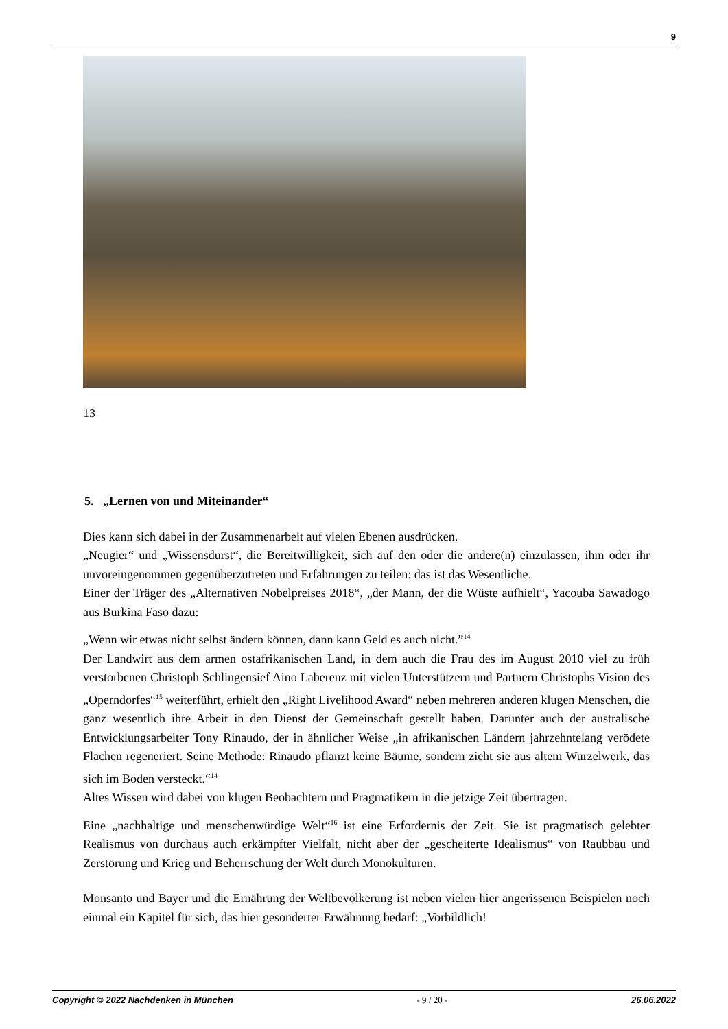9
13
5. „Lernen von und Miteinander“
Dies kann sich dabei in der Zusammenarbeit auf vielen Ebenen ausdrücken.
„Neugier“ und „Wissensdurst“, die Bereitwilligkeit, sich auf den oder die andere(n) einzulassen, ihm oder ihr unvoreingenommen gegenüberzutreten und Erfahrungen zu teilen: das ist das Wesentliche.
Einer der Träger des „Alternativen Nobelpreises 2018“, „der Mann, der die Wüste aufhielt“, Yacouba Sawadogo aus Burkina Faso dazu:
„Wenn wir etwas nicht selbst ändern können, dann kann Geld es auch nicht.”<sup>14</sup>
Der Landwirt aus dem armen ostafrikanischen Land, in dem auch die Frau des im August 2010 viel zu früh verstorbenen Christoph Schlingensief Aino Laberenz mit vielen Unterstützern und Partnern Christophs Vision des „Operndorfes“<sup>15</sup> weiterführt, erhielt den „Right Livelihood Award“ neben mehreren anderen klugen Menschen, die ganz wesentlich ihre Arbeit in den Dienst der Gemeinschaft gestellt haben. Darunter auch der australische Entwicklungsarbeiter Tony Rinaudo, der in ähnlicher Weise „in afrikanischen Ländern jahrzehntelang verödete Flächen regeneriert. Seine Methode: Rinaudo pflanzt keine Bäume, sondern zieht sie aus altem Wurzelwerk, das sich im Boden versteckt.“<sup>14</sup>
Altes Wissen wird dabei von klugen Beobachtern und Pragmatikern in die jetzige Zeit übertragen.
Eine „nachhaltige und menschenwürdige Welt“<sup>16</sup> ist eine Erfordernis der Zeit. Sie ist pragmatisch gelebter Realismus von durchaus auch erkämpfter Vielfalt, nicht aber der „gescheiterte Idealismus“ von Raubbau und Zerstörung und Krieg und Beherrschung der Welt durch Monokulturen.
Monsanto und Bayer und die Ernährung der Weltbevölkerung ist neben vielen hier angerissenen Beispielen noch einmal ein Kapitel für sich, das hier gesonderter Erwähnung bedarf: „Vorbildlich!
Copyright © 2022 Nachdenken in München - 9 / 20 - 26.06.2022